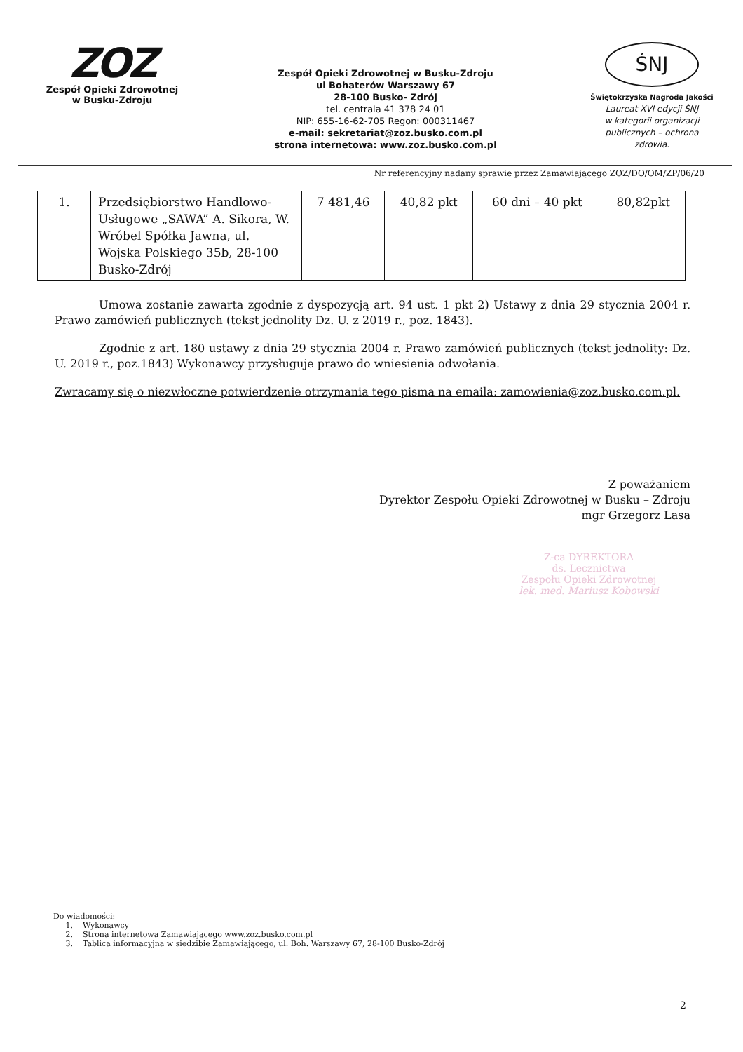ZOZ
Zespół Opieki Zdrowotnej
w Busku-Zdroju
Zespół Opieki Zdrowotnej w Busku-Zdroju
ul Bohaterów Warszawy 67
28-100 Busko- Zdrój
tel. centrala 41 378 24 01
NIP: 655-16-62-705 Regon: 000311467
e-mail: sekretariat@zoz.busko.com.pl
strona internetowa: www.zoz.busko.com.pl
ŚNJ
Świętokrzyska Nagroda Jakości
Laureat XVI edycji ŚNJ
w kategorii organizacji
publicznych – ochrona
zdrowia.
Nr referencyjny nadany sprawie przez Zamawiającego ZOZ/DO/OM/ZP/06/20
| 1. | Przedsiębiorstwo Handlowo-Usługowe „SAWA” A. Sikora, W. Wróbel Spółka Jawna, ul. Wojska Polskiego 35b, 28-100 Busko-Zdrój | 7 481,46 | 40,82 pkt | 60 dni – 40 pkt | 80,82pkt |
Umowa zostanie zawarta zgodnie z dyspozycją art. 94 ust. 1 pkt 2) Ustawy z dnia 29 stycznia 2004 r. Prawo zamówień publicznych (tekst jednolity Dz. U. z 2019 r., poz. 1843).
Zgodnie z art. 180 ustawy z dnia 29 stycznia 2004 r. Prawo zamówień publicznych (tekst jednolity: Dz. U. 2019 r., poz.1843) Wykonawcy przysługuje prawo do wniesienia odwołania.
Zwracamy się o niezwłoczne potwierdzenie otrzymania tego pisma na emaila: zamowienia@zoz.busko.com.pl.
Z poważaniem
Dyrektor Zespołu Opieki Zdrowotnej w Busku – Zdroju
mgr Grzegorz Lasa
Z-ca DYREKTORA
ds. Lecznictwa
Zespołu Opieki Zdrowotnej
lek. med. Mariusz Kobowski
Do wiadomości:
1. Wykonawcy
2. Strona internetowa Zamawiającego www.zoz.busko.com.pl
3. Tablica informacyjna w siedzibie Zamawiającego, ul. Boh. Warszawy 67, 28-100 Busko-Zdrój
2